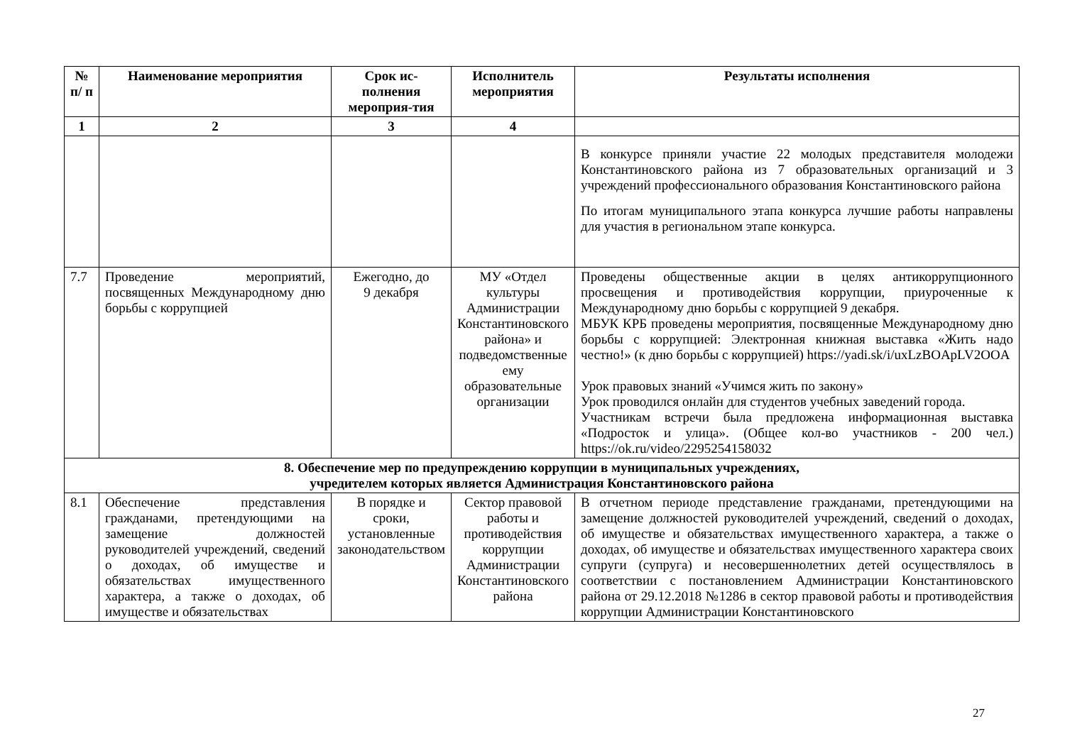| № п/ п | Наименование мероприятия | Срок ис-полнения мероприя-тия | Исполнитель мероприятия | Результаты исполнения |
| --- | --- | --- | --- | --- |
| 1 | 2 | 3 | 4 | |
| | | | | В конкурсе приняли участие 22 молодых представителя молодежи Константиновского района из 7 образовательных организаций и 3 учреждений профессионального образования Константиновского района По итогам муниципального этапа конкурса лучшие работы направлены для участия в региональном этапе конкурса. |
| 7.7 | Проведение мероприятий, посвященных Международному дню борьбы с коррупцией | Ежегодно, до 9 декабря | МУ «Отдел культуры Администрации Константиновского района» и подведомственные ему образовательные организации | Проведены общественные акции в целях антикоррупционного просвещения и противодействия коррупции, приуроченные к Международному дню борьбы с коррупцией 9 декабря. МБУК КРБ проведены мероприятия, посвященные Международному дню борьбы с коррупцией: Электронная книжная выставка «Жить надо честно!» (к дню борьбы с коррупцией) https://yadi.sk/i/uxLzBOApLV2OOA Урок правовых знаний «Учимся жить по закону» Урок проводился онлайн для студентов учебных заведений города. Участникам встречи была предложена информационная выставка «Подросток и улица». (Общее кол-во участников - 200 чел.) https://ok.ru/video/2295254158032 |
| 8. Обеспечение мер по предупреждению коррупции в муниципальных учреждениях, учредителем которых является Администрация Константиновского района | | | | |
| 8.1 | Обеспечение представления гражданами, претендующими на замещение должностей руководителей учреждений, сведений о доходах, об имуществе и обязательствах имущественного характера, а также о доходах, об имуществе и обязательствах | В порядке и сроки, установленные законодательством | Сектор правовой работы и противодействия коррупции Администрации Константиновского района | В отчетном периоде представление гражданами, претендующими на замещение должностей руководителей учреждений, сведений о доходах, об имуществе и обязательствах имущественного характера, а также о доходах, об имуществе и обязательствах имущественного характера своих супруги (супруга) и несовершеннолетних детей осуществлялось в соответствии с постановлением Администрации Константиновского района от 29.12.2018 №1286 в сектор правовой работы и противодействия коррупции Администрации Константиновского |
27